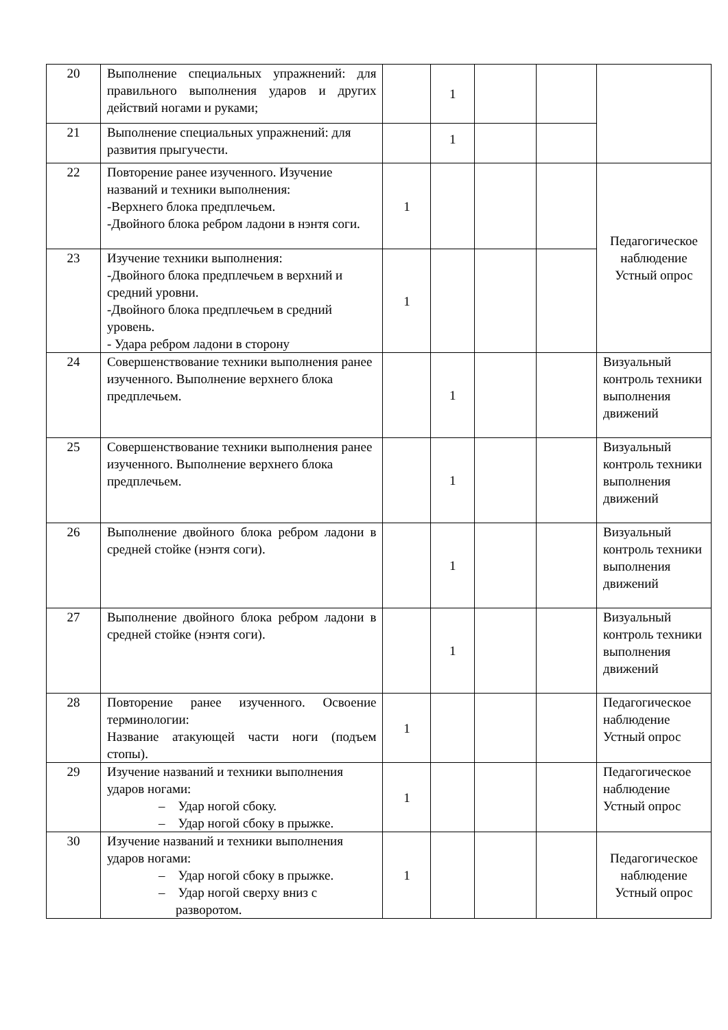| 20 | Выполнение специальных упражнений: для правильного выполнения ударов и других действий ногами и руками; | | 1 | | | |
| 21 | Выполнение специальных упражнений: для развития прыгучести. | | 1 | | | |
| 22 | Повторение ранее изученного. Изучение названий и техники выполнения: -Верхнего блока предплечьем. -Двойного блока ребром ладони в нэнтя соги. | 1 | | | | Педагогическое наблюдение Устный опрос |
| 23 | Изучение техники выполнения: -Двойного блока предплечьем в верхний и средний уровни. -Двойного блока предплечьем в средний уровень. - Удара ребром ладони в сторону | 1 | | | | |
| 24 | Совершенствование техники выполнения ранее изученного. Выполнение верхнего блока предплечьем. | | 1 | | | Визуальный контроль техники выполнения движений |
| 25 | Совершенствование техники выполнения ранее изученного. Выполнение верхнего блока предплечьем. | | 1 | | | Визуальный контроль техники выполнения движений |
| 26 | Выполнение двойного блока ребром ладони в средней стойке (нэнтя соги). | | 1 | | | Визуальный контроль техники выполнения движений |
| 27 | Выполнение двойного блока ребром ладони в средней стойке (нэнтя соги). | | 1 | | | Визуальный контроль техники выполнения движений |
| 28 | Повторение ранее изученного. Освоение терминологии: Название атакующей части ноги (подъем стопы). | 1 | | | | Педагогическое наблюдение Устный опрос |
| 29 | Изучение названий и техники выполнения ударов ногами: – Удар ногой сбоку. – Удар ногой сбоку в прыжке. | 1 | | | | Педагогическое наблюдение Устный опрос |
| 30 | Изучение названий и техники выполнения ударов ногами: – Удар ногой сбоку в прыжке. – Удар ногой сверху вниз с разворотом. | 1 | | | | Педагогическое наблюдение Устный опрос |